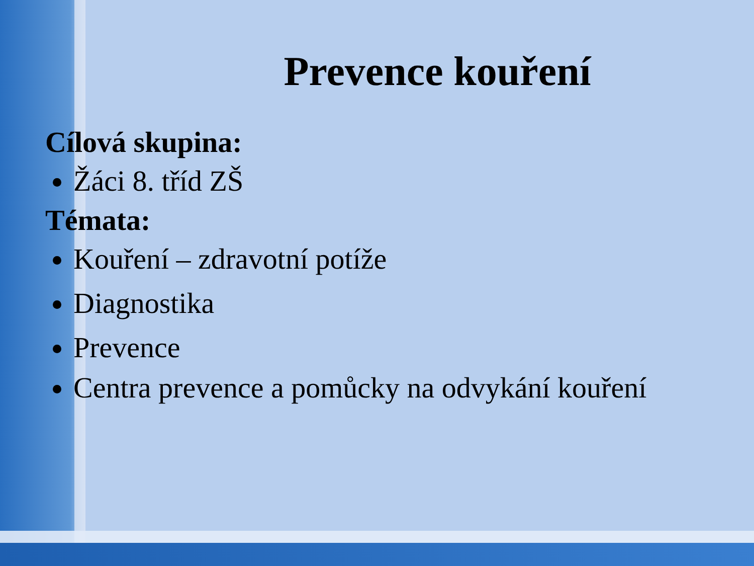Prevence kouření
Cílová skupina:
Žáci 8. tříd ZŠ
Témata:
Kouření – zdravotní potíže
Diagnostika
Prevence
Centra prevence a pomůcky na odvykání kouření